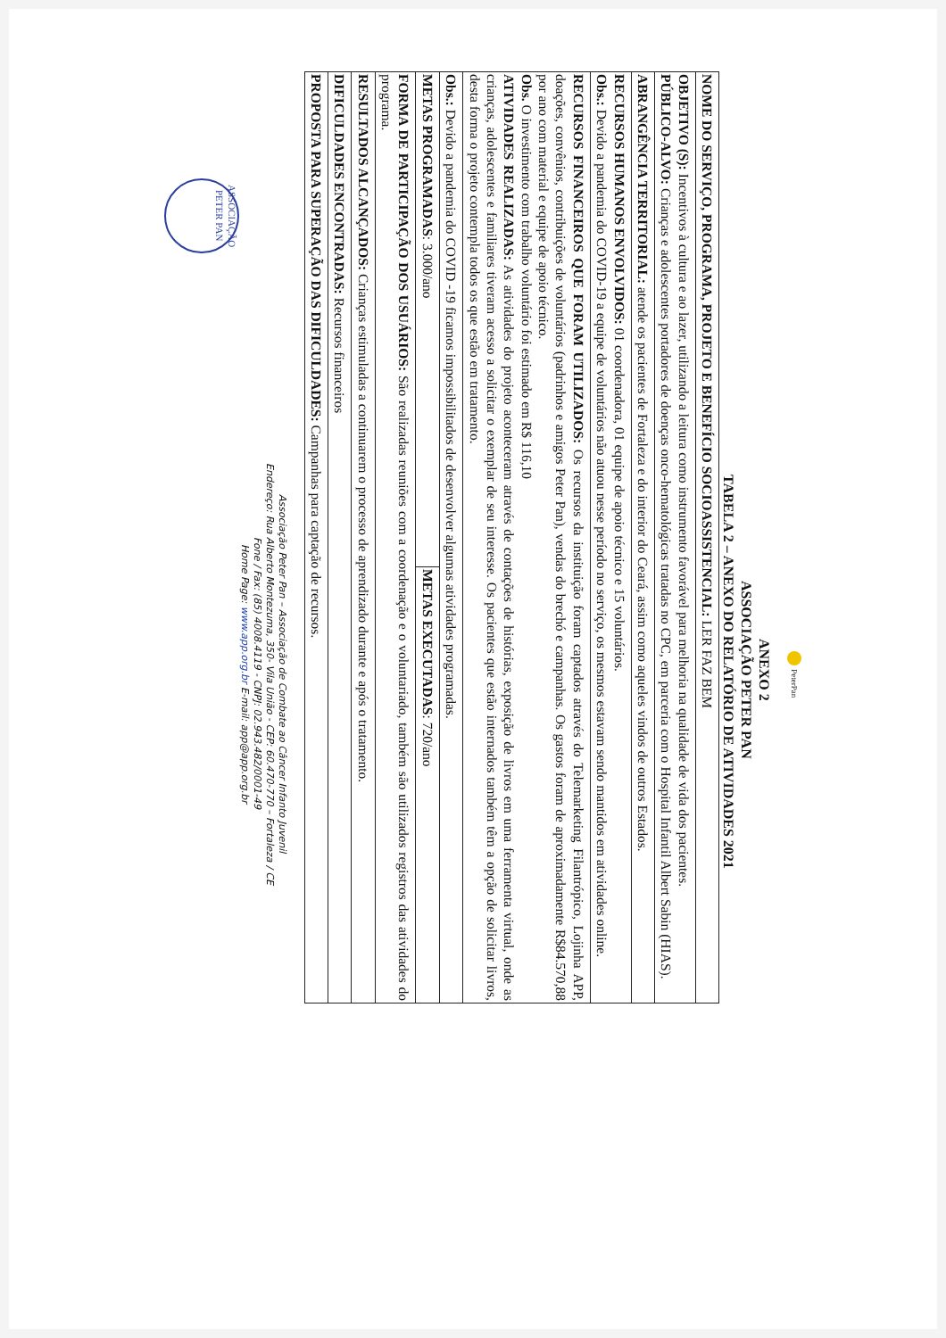PeterPan
ANEXO 2
ASSOCIAÇÃO PETER PAN
TABELA 2 – ANEXO DO RELATÓRIO DE ATIVIDADES 2021
| NOME DO SERVIÇO, PROGRAMA, PROJETO E BENEFÍCIO SOCIOASSISTENCIAL: LER FAZ BEM | |
| OBJETIVO (S): Incentivos à cultura e ao lazer, utilizando a leitura como instrumento favorável para melhoria na qualidade de vida dos pacientes. PÚBLICO-ALVO: Crianças e adolescentes portadores de doenças onco-hematológicas tratadas no CPC, em parceria com o Hospital Infantil Albert Sabin (HIAS). | |
| ABRANGÊNCIA TERRITORIAL: atende os pacientes de Fortaleza e do interior do Ceará, assim como aqueles vindos de outros Estados. | |
| RECURSOS HUMANOS ENVOLVIDOS: 01 coordenadora, 01 equipe de apoio técnico e 15 voluntários. Obs.: Devido a pandemia do COVID-19 a equipe de voluntários não atuou nesse período no serviço, os mesmos estavam sendo mantidos em atividades online. | |
| RECURSOS FINANCEIROS QUE FORAM UTILIZADOS: Os recursos da instituição foram captados através do Telemarketing Filantrópico, Lojinha APP, doações, convênios, contribuições de voluntários (padrinhos e amigos Peter Pan), vendas do brechó e campanhas. Os gastos foram de aproximadamente R$84.570,88 por ano com material e equipe de apoio técnico. Obs. O investimento com trabalho voluntário foi estimado em R$ 116,10 ATIVIDADES REALIZADAS: As atividades do projeto aconteceram através de contações de histórias, exposição de livros em uma ferramenta virtual, onde as crianças, adolescentes e familiares tiveram acesso a solicitar o exemplar de seu interesse. Os pacientes que estão internados também têm a opção de solicitar livros, desta forma o projeto contempla todos os que estão em tratamento. | |
| Obs.: Devido a pandemia do COVID -19 ficamos impossibilitados de desenvolver algumas atividades programadas. | |
| METAS PROGRAMADAS : 3.000/ano | METAS EXECUTADAS : 720/ano |
| FORMA DE PARTICIPAÇÃO DOS USUÁRIOS: São realizadas reuniões com a coordenação e o voluntariado, também são utilizados registros das atividades do programa. | |
| RESULTADOS ALCANÇADOS: Crianças estimuladas a continuarem o processo de aprendizado durante e após o tratamento. | |
| DIFICULDADES ENCONTRADAS: Recursos financeiros | |
| PROPOSTA PARA SUPERAÇÃO DAS DIFICULDADES: Campanhas para captação de recursos. | |
Associação Peter Pan – Associação de Combate ao Câncer Infanto Juvenil
Endereço: Rua Alberto Montezuma, 350- Vila União - CEP: 60.470-770 – Fortaleza / CE
Fone / Fax: (85) 4008.4119 - CNPJ: 02.943.482/0001-49
Home Page: www.app.org.br E-mail: app@app.org.br
ASSOCIAÇÃO PETER PAN